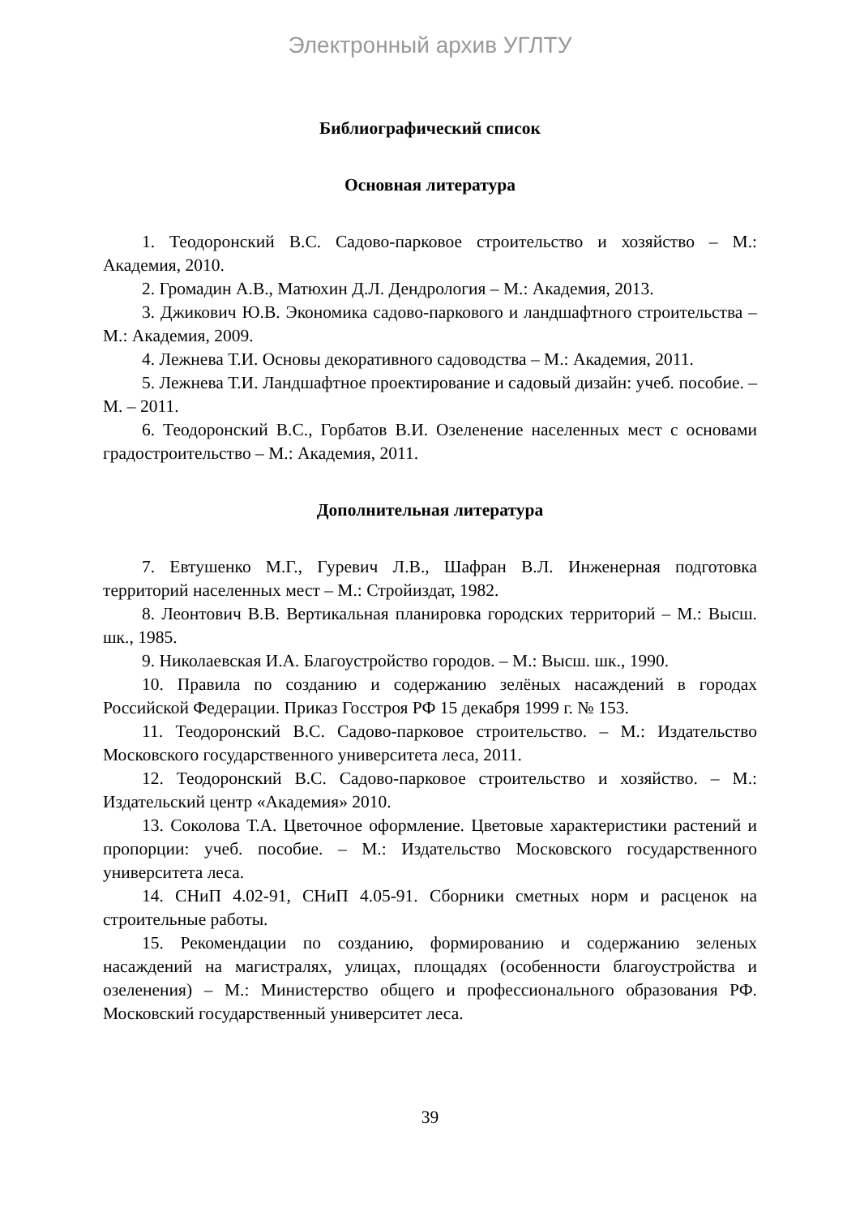Электронный архив УГЛТУ
Библиографический список
Основная литература
1. Теодоронский В.С. Садово-парковое строительство и хозяйство – М.: Академия, 2010.
2. Громадин А.В., Матюхин Д.Л. Дендрология – М.: Академия, 2013.
3. Джикович Ю.В. Экономика садово-паркового и ландшафтного строительства – М.: Академия, 2009.
4. Лежнева Т.И. Основы декоративного садоводства – М.: Академия, 2011.
5. Лежнева Т.И. Ландшафтное проектирование и садовый дизайн: учеб. пособие. – М. – 2011.
6. Теодоронский В.С., Горбатов В.И. Озеленение населенных мест с основами градостроительство – М.: Академия, 2011.
Дополнительная литература
7. Евтушенко М.Г., Гуревич Л.В., Шафран В.Л. Инженерная подготовка территорий населенных мест – М.: Стройиздат, 1982.
8. Леонтович В.В. Вертикальная планировка городских территорий – М.: Высш. шк., 1985.
9. Николаевская И.А. Благоустройство городов. – М.: Высш. шк., 1990.
10. Правила по созданию и содержанию зелёных насаждений в городах Российской Федерации. Приказ Госстроя РФ 15 декабря 1999 г. № 153.
11. Теодоронский В.С. Садово-парковое строительство. – М.: Издательство Московского государственного университета леса, 2011.
12. Теодоронский В.С. Садово-парковое строительство и хозяйство. – М.: Издательский центр «Академия» 2010.
13. Соколова Т.А. Цветочное оформление. Цветовые характеристики растений и пропорции: учеб. пособие. – М.: Издательство Московского государственного университета леса.
14. СНиП 4.02-91, СНиП 4.05-91. Сборники сметных норм и расценок на строительные работы.
15. Рекомендации по созданию, формированию и содержанию зеленых насаждений на магистралях, улицах, площадях (особенности благоустройства и озеленения) – М.: Министерство общего и профессионального образования РФ. Московский государственный университет леса.
39